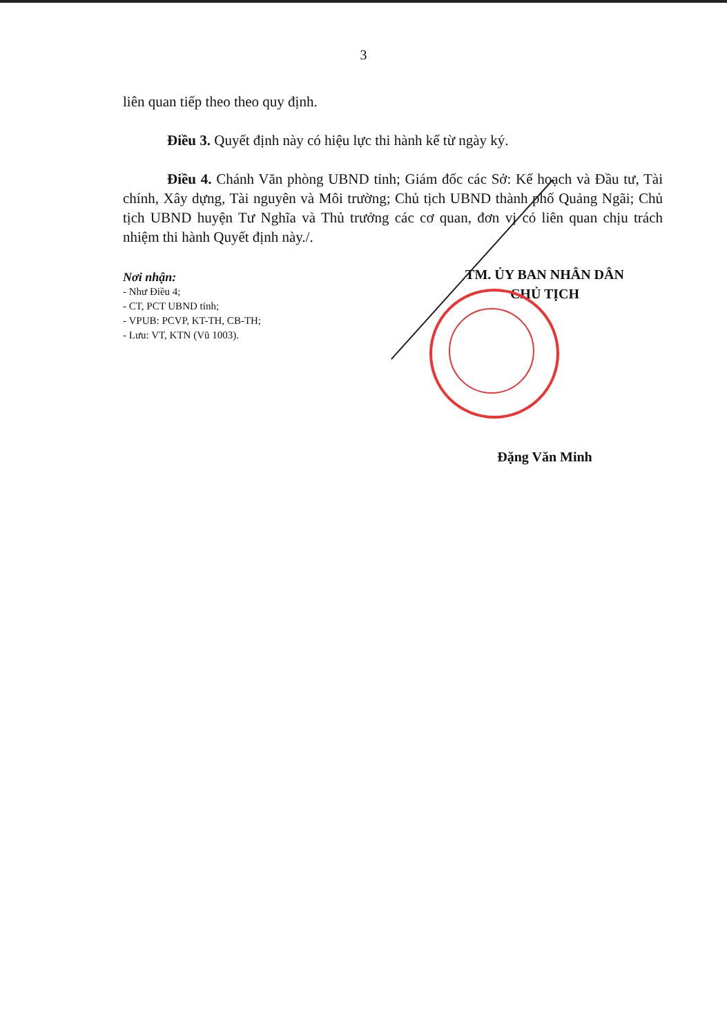3
liên quan tiếp theo theo quy định.
Điều 3. Quyết định này có hiệu lực thi hành kể từ ngày ký.
Điều 4. Chánh Văn phòng UBND tỉnh; Giám đốc các Sở: Kế hoạch và Đầu tư, Tài chính, Xây dựng, Tài nguyên và Môi trường; Chủ tịch UBND thành phố Quảng Ngãi; Chủ tịch UBND huyện Tư Nghĩa và Thủ trưởng các cơ quan, đơn vị có liên quan chịu trách nhiệm thi hành Quyết định này./.
Nơi nhận:
- Như Điều 4;
- CT, PCT UBND tỉnh;
- VPUB: PCVP, KT-TH, CB-TH;
- Lưu: VT, KTN (Vũ 1003).
TM. ỦY BAN NHÂN DÂN
CHỦ TỊCH
Đặng Văn Minh